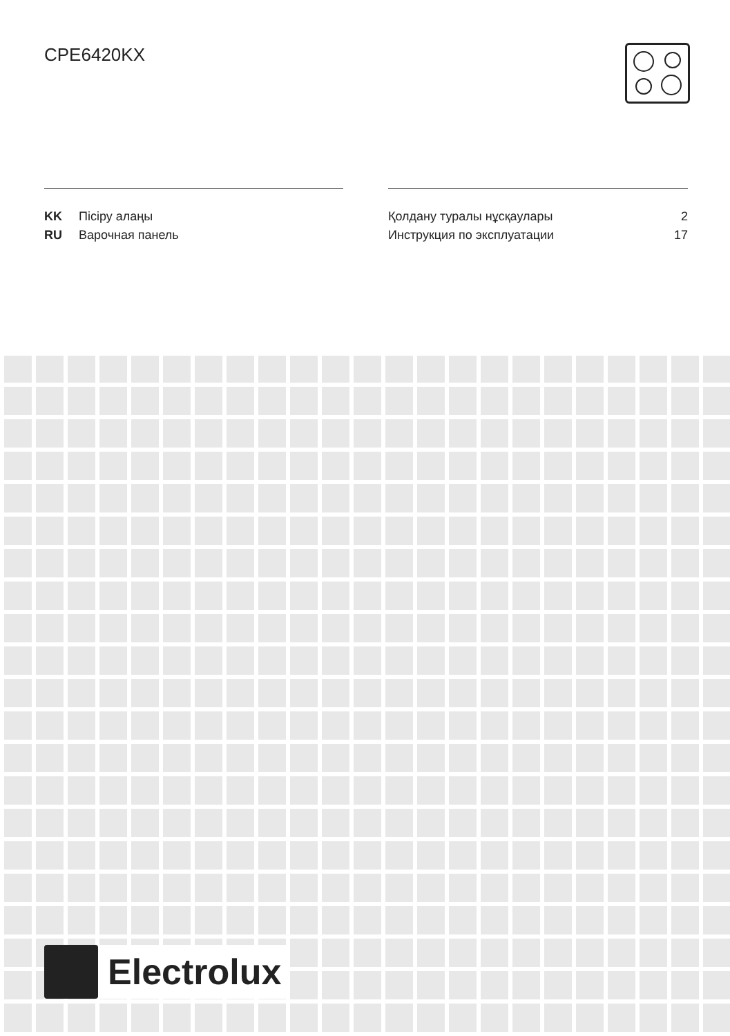CPE6420KX
| KK | Пісіру алаңы | Қолдану туралы нұсқаулары | 2 |
| RU | Варочная панель | Инструкция по эксплуатации | 17 |
Electrolux